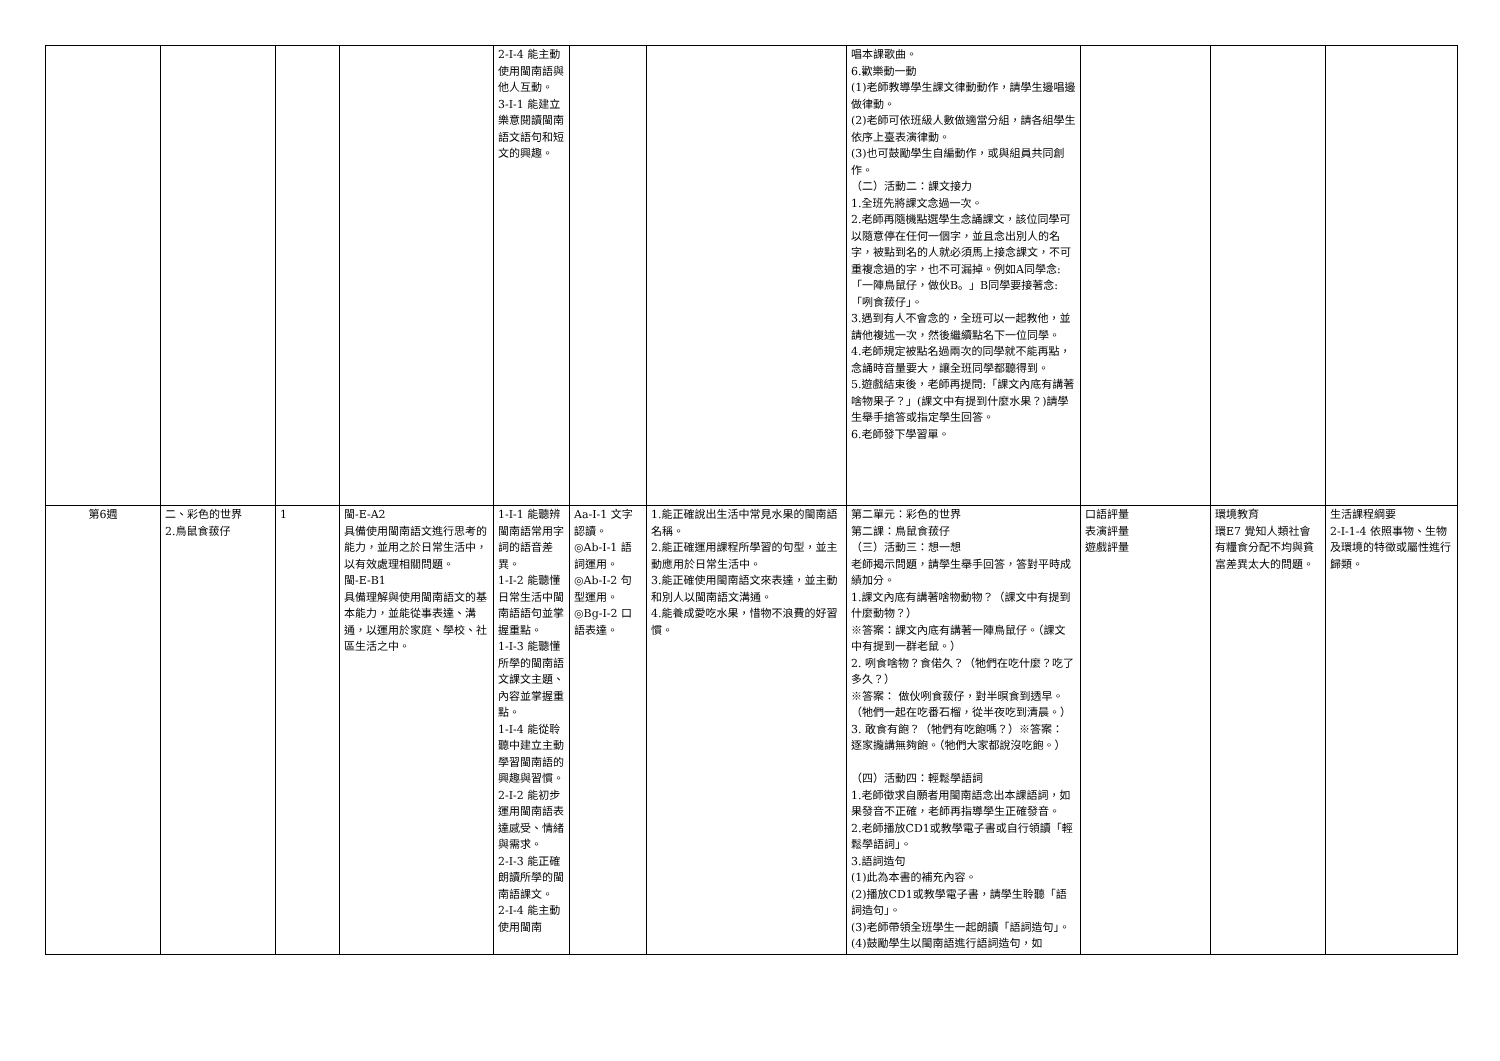| | | | | 2-Ⅰ-4 能主動使用閩南語與他人互動。 3-Ⅰ-1 能建立樂意閱讀閩南語文語句和短文的興趣。 | | | 唱本課歌曲。 6.歡樂動一動 (1)老師教導學生課文律動動作，請學生邊唱邊做律動。 (2)老師可依班級人數做適當分組，請各組學生依序上臺表演律動。 (3)也可鼓勵學生自編動作，或與組員共同創作。 （二）活動二：課文接力 1.全班先將課文念過一次。 2.老師再隨機點選學生念誦課文，該位同學可以隨意停在任何一個字，並且念出別人的名字，被點到名的人就必須馬上接念課文，不可重複念過的字，也不可漏掉。例如A同學念:「一陣鳥鼠仔，做伙B。」B同學要接著念:「咧食菝仔」。 3.遇到有人不會念的，全班可以一起教他，並請他複述一次，然後繼續點名下一位同學。 4.老師規定被點名過兩次的同學就不能再點，念誦時音量要大，讓全班同學都聽得到。 5.遊戲結束後，老師再提問:「課文內底有講著啥物果子？」(課文中有提到什麼水果？)請學生舉手搶答或指定學生回答。 6.老師發下學習單。 | | | |
| 第6週 | 二、彩色的世界 2.鳥鼠食菝仔 | 1 | 閩-E-A2 具備使用閩南語文進行思考的能力，並用之於日常生活中，以有效處理相關問題。 閩-E-B1 具備理解與使用閩南語文的基本能力，並能從事表達、溝通，以運用於家庭、學校、社區生活之中。 | 1-Ⅰ-1 能聽辨閩南語常用字詞的語音差異。 1-Ⅰ-2 能聽懂日常生活中閩南語語句並掌握重點。 1-Ⅰ-3 能聽懂所學的閩南語文課文主題、內容並掌握重點。 1-Ⅰ-4 能從聆聽中建立主動學習閩南語的興趣與習慣。 2-Ⅰ-2 能初步運用閩南語表達感受、情緒與需求。 2-Ⅰ-3 能正確朗讀所學的閩南語課文。 2-Ⅰ-4 能主動使用閩南 | Aa-Ⅰ-1 文字認讀。 ◎Ab-Ⅰ-1 語詞運用。 ◎Ab-Ⅰ-2 句型運用。 ◎Bg-Ⅰ-2 口語表達。 | 1.能正確說出生活中常見水果的閩南語名稱。 2.能正確運用課程所學習的句型，並主動應用於日常生活中。 3.能正確使用閩南語文來表達，並主動和別人以閩南語文溝通。 4.能養成愛吃水果，惜物不浪費的好習慣。 | 第二單元：彩色的世界 第二課：鳥鼠食菝仔 （三）活動三：想一想 老師揭示問題，請學生舉手回答，答對平時成績加分。 1.課文內底有講著啥物動物？（課文中有提到什麼動物？） ※答案：課文內底有講著一陣鳥鼠仔。（課文中有提到一群老鼠。） 2. 咧食啥物？食偌久？（牠們在吃什麼？吃了多久？） ※答案： 做伙咧食菝仔，對半暝食到透早。（牠們一起在吃番石榴，從半夜吃到清晨。） 3. 敢食有飽？（牠們有吃飽嗎？）※答案： 逐家攏講無夠飽。（牠們大家都說沒吃飽。） （四）活動四：輕鬆學語詞 1.老師徵求自願者用閩南語念出本課語詞，如果發音不正確，老師再指導學生正確發音。 2.老師播放CD1或教學電子書或自行領讀「輕鬆學語詞」。 3.語詞造句 (1)此為本書的補充內容。 (2)播放CD1或教學電子書，請學生聆聽「語詞造句」。 (3)老師帶領全班學生一起朗讀「語詞造句」。 (4)鼓勵學生以閩南語進行語詞造句，如 | 口語評量 表演評量 遊戲評量 | 環境教育 環E7 覺知人類社會有糧食分配不均與貧富差異太大的問題。 | 生活課程綱要 2-I-1-4 依照事物、生物及環境的特徵或屬性進行歸類。 |